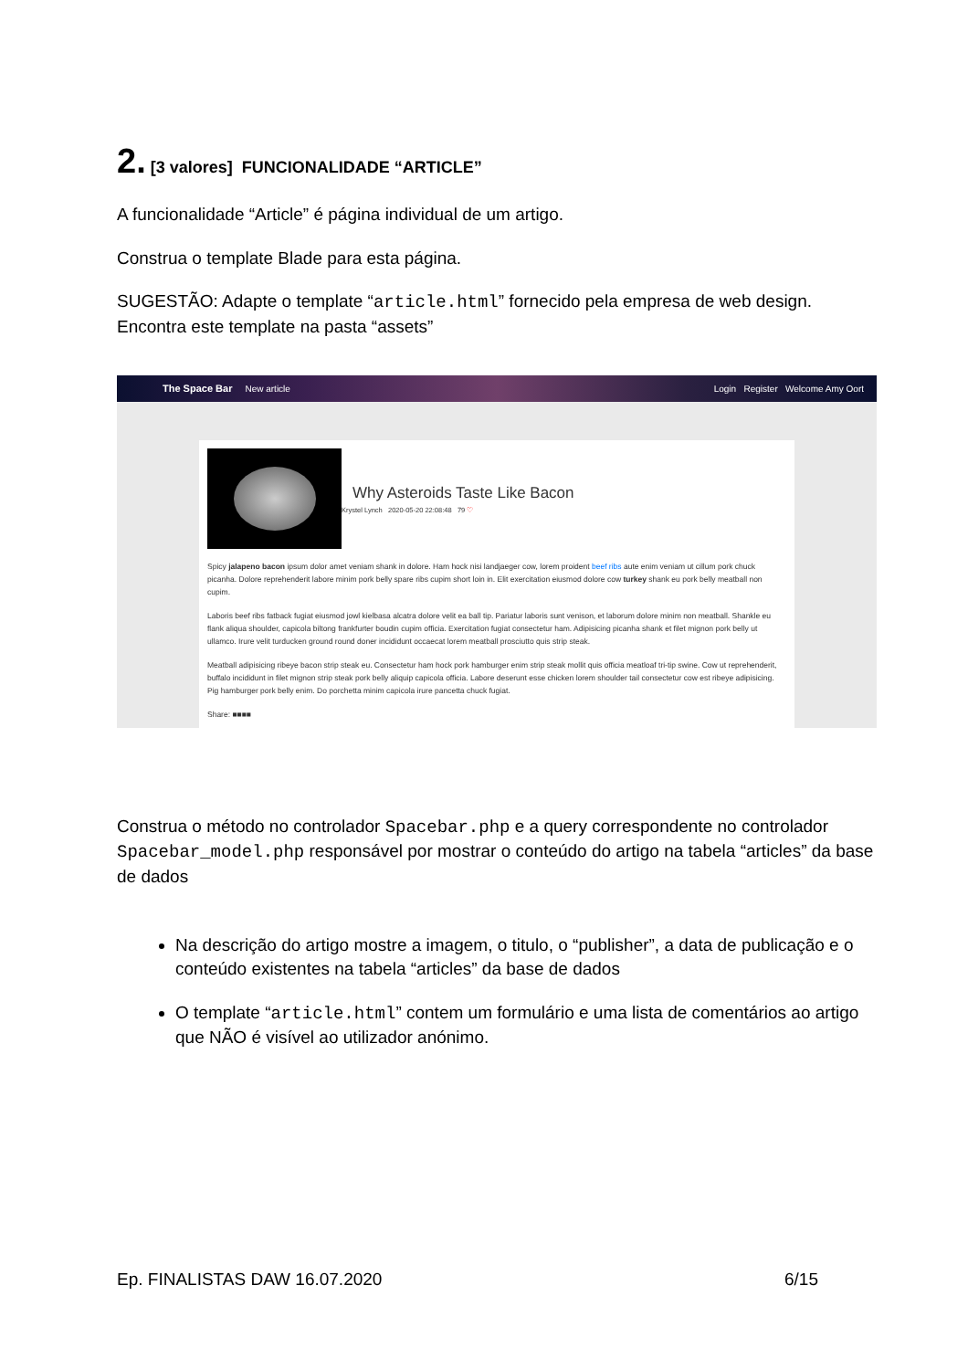2. [3 valores] FUNCIONALIDADE “ARTICLE”
A funcionalidade “Article” é página individual de um artigo.
Construa o template Blade para esta página.
SUGESTÃO: Adapte o template “article.html” fornecido pela empresa de web design. Encontra este template na pasta “assets”
The Space Bar New article Login Register Welcome Amy Oort
Why Asteroids Taste Like Bacon
Krystel Lynch 2020-05-20 22:08:48 79 ♡
Spicy jalapeno bacon ipsum dolor amet veniam shank in dolore. Ham hock nisi landjaeger cow, lorem proident beef ribs aute enim veniam ut cillum pork chuck picanha. Dolore reprehenderit labore minim pork belly spare ribs cupim short loin in. Elit exercitation eiusmod dolore cow turkey shank eu pork belly meatball non cupim.
Laboris beef ribs fatback fugiat eiusmod jowl kielbasa alcatra dolore velit ea ball tip. Pariatur laboris sunt venison, et laborum dolore minim non meatball. Shankle eu flank aliqua shoulder, capicola biltong frankfurter boudin cupim officia. Exercitation fugiat consectetur ham. Adipisicing picanha shank et filet mignon pork belly ut ullamco. Irure velit turducken ground round doner incididunt occaecat lorem meatball prosciutto quis strip steak.
Meatball adipisicing ribeye bacon strip steak eu. Consectetur ham hock pork hamburger enim strip steak mollit quis officia meatloaf tri-tip swine. Cow ut reprehenderit, buffalo incididunt in filet mignon strip steak pork belly aliquip capicola officia. Labore deserunt esse chicken lorem shoulder tail consectetur cow est ribeye adipisicing. Pig hamburger pork belly enim. Do porchetta minim capicola irure pancetta chuck fugiat.
Share: ■■■■
Construa o método no controlador Spacebar.php e a query correspondente no controlador Spacebar_model.php responsável por mostrar o conteúdo do artigo na tabela “articles” da base de dados
Na descrição do artigo mostre a imagem, o titulo, o “publisher”, a data de publicação e o conteúdo existentes na tabela “articles” da base de dados
O template “article.html” contem um formulário e uma lista de comentários ao artigo que NÃO é visível ao utilizador anónimo.
Ep. FINALISTAS DAW 16.07.2020 6/15